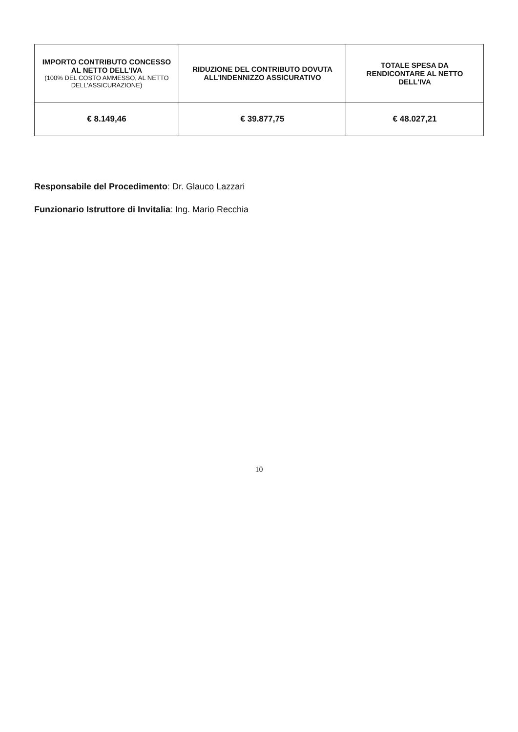| IMPORTO CONTRIBUTO CONCESSO AL NETTO DELL'IVA (100% DEL COSTO AMMESSO, AL NETTO DELL'ASSICURAZIONE) | RIDUZIONE DEL CONTRIBUTO DOVUTA ALL'INDENNIZZO ASSICURATIVO | TOTALE SPESA DA RENDICONTARE AL NETTO DELL'IVA |
| --- | --- | --- |
| € 8.149,46 | € 39.877,75 | € 48.027,21 |
Responsabile del Procedimento: Dr. Glauco Lazzari
Funzionario Istruttore di Invitalia: Ing. Mario Recchia
10